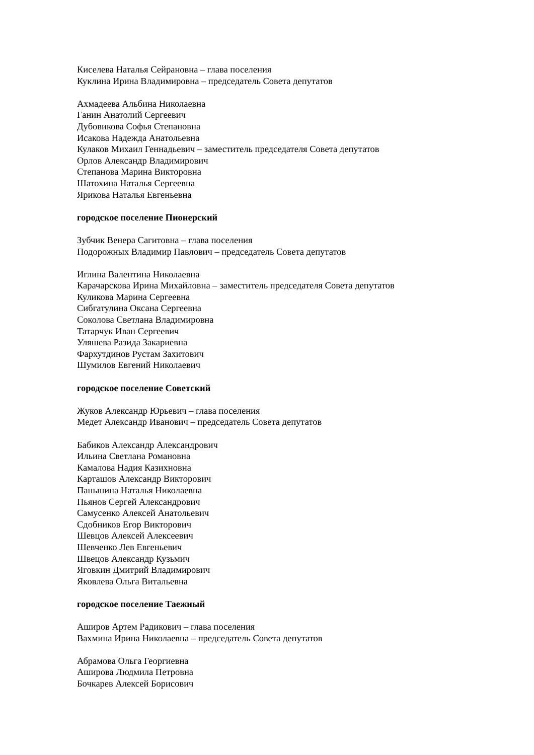Киселева Наталья Сейрановна – глава поселения
Куклина Ирина Владимировна – председатель Совета депутатов
Ахмадеева Альбина Николаевна
Ганин Анатолий Сергеевич
Дубовикова Софья Степановна
Исакова Надежда Анатольевна
Кулаков Михаил Геннадьевич – заместитель председателя Совета депутатов
Орлов Александр Владимирович
Степанова Марина Викторовна
Шатохина Наталья Сергеевна
Ярикова Наталья Евгеньевна
городское поселение Пионерский
Зубчик Венера Сагитовна – глава поселения
Подорожных Владимир Павлович – председатель Совета депутатов
Иглина Валентина Николаевна
Карачарскова Ирина Михайловна – заместитель председателя Совета депутатов
Куликова Марина Сергеевна
Сибгатулина Оксана Сергеевна
Соколова Светлана Владимировна
Татарчук Иван Сергеевич
Уляшева Разида Закариевна
Фархутдинов Рустам Захитович
Шумилов Евгений Николаевич
городское поселение Советский
Жуков Александр Юрьевич – глава поселения
Медет Александр Иванович – председатель Совета депутатов
Бабиков Александр Александрович
Ильина Светлана Романовна
Камалова Надия Казихновна
Карташов Александр Викторович
Паньшина Наталья Николаевна
Пьянов Сергей Александрович
Самусенко Алексей Анатольевич
Сдобников Егор Викторович
Шевцов Алексей Алексеевич
Шевченко Лев Евгеньевич
Швецов Александр Кузьмич
Яговкин Дмитрий Владимирович
Яковлева Ольга Витальевна
городское поселение Таежный
Аширов Артем Радикович – глава поселения
Вахмина Ирина Николаевна – председатель Совета депутатов
Абрамова Ольга Георгиевна
Аширова Людмила Петровна
Бочкарев Алексей Борисович